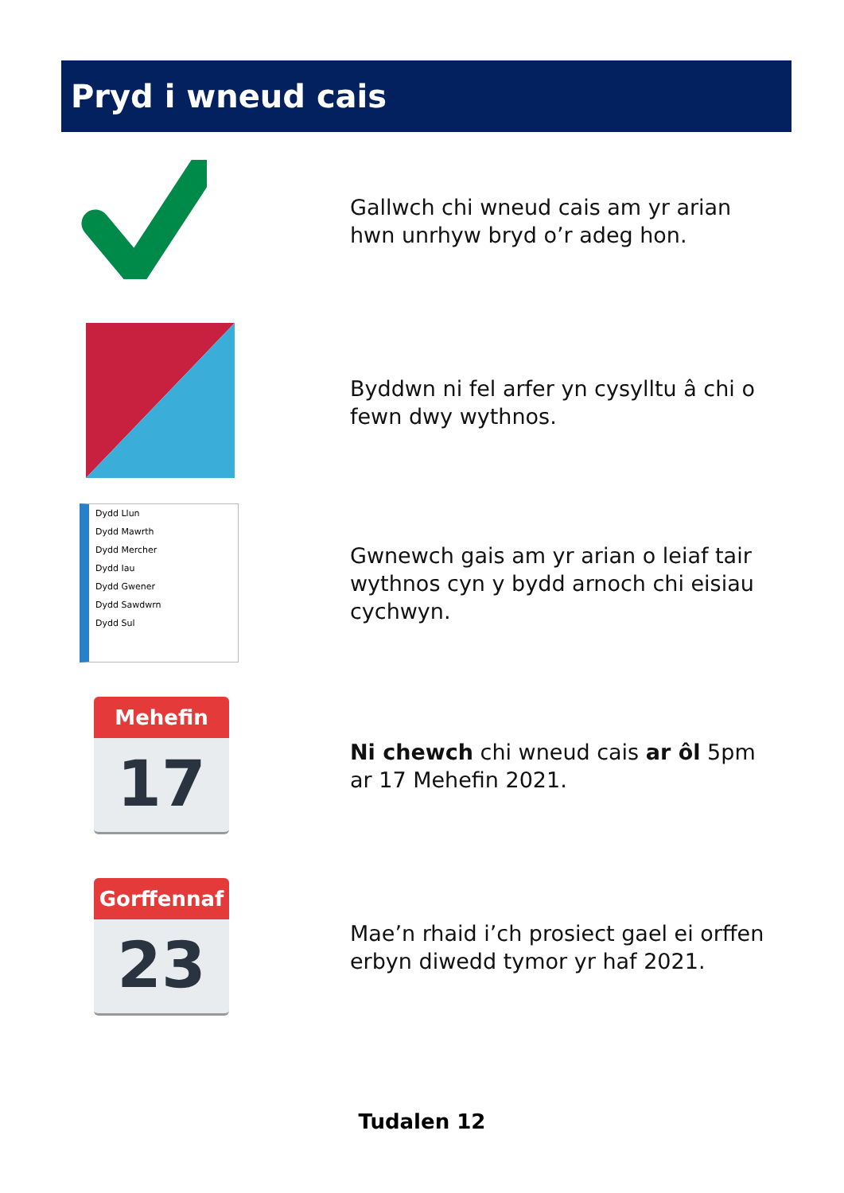Pryd i wneud cais
Gallwch chi wneud cais am yr arian hwn unrhyw bryd o’r adeg hon.
Byddwn ni fel arfer yn cysylltu â chi o fewn dwy wythnos.
Dydd Llun
Dydd Mawrth
Dydd Mercher
Dydd Iau
Dydd Gwener
Dydd Sawdwrn
Dydd Sul
Gwnewch gais am yr arian o leiaf tair wythnos cyn y bydd arnoch chi eisiau cychwyn.
Mehefin
17
Ni chewch chi wneud cais ar ôl 5pm ar 17 Mehefin 2021.
Gorffennaf
23
Mae’n rhaid i’ch prosiect gael ei orffen erbyn diwedd tymor yr haf 2021.
Tudalen 12